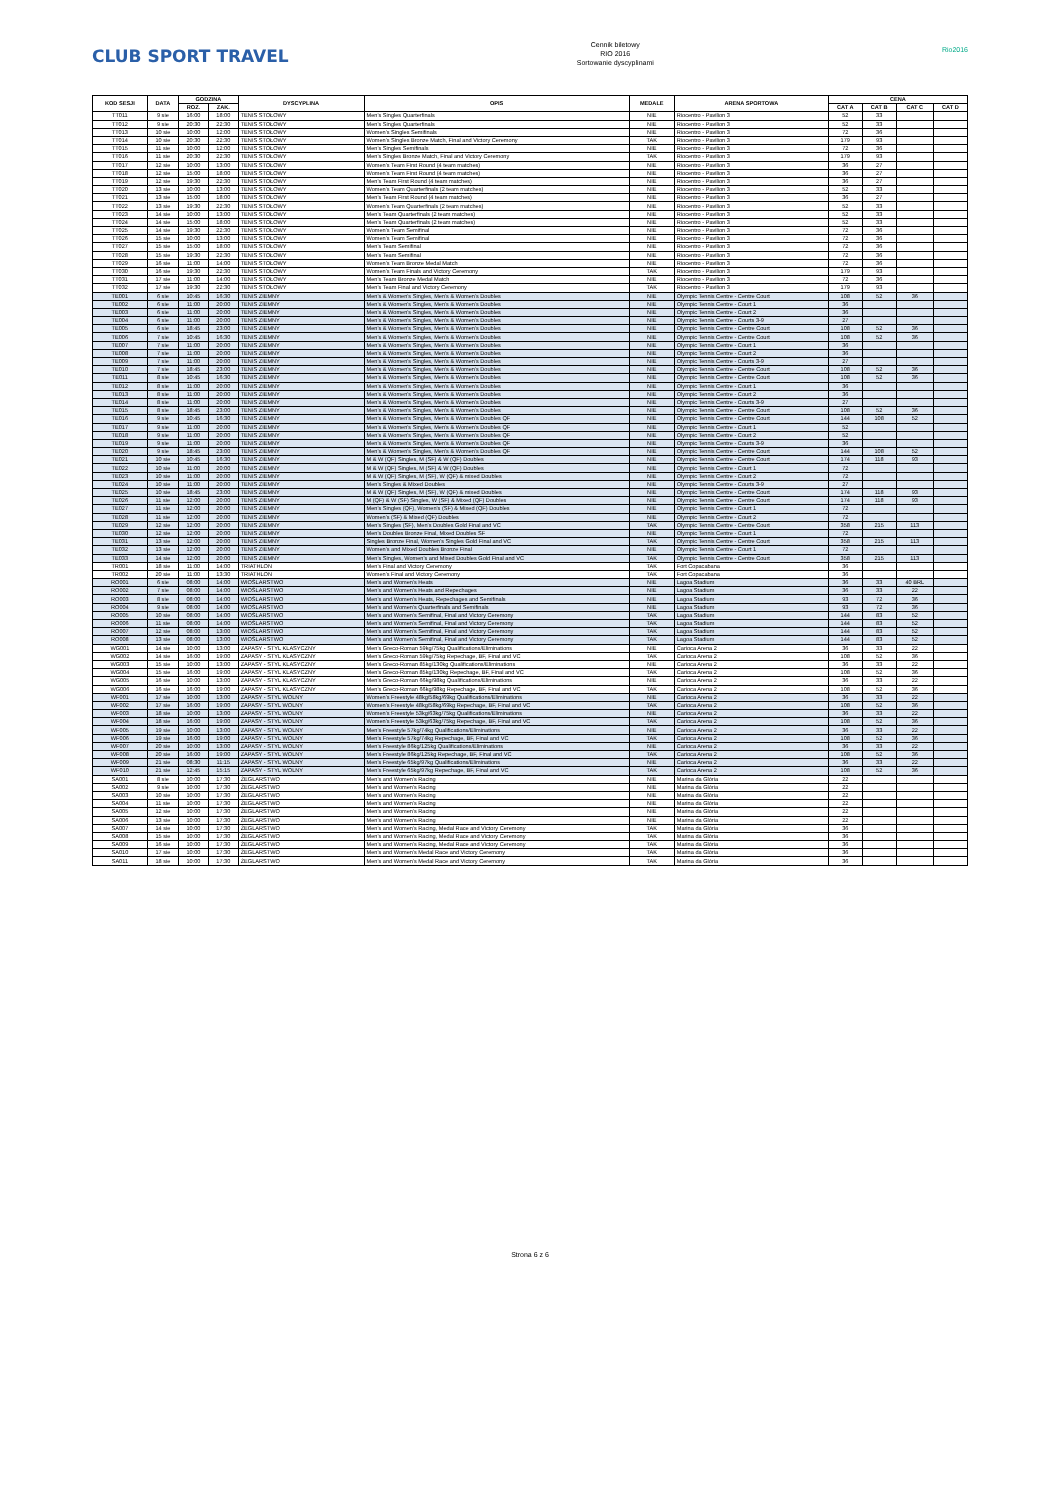CLUB SPORT TRAVEL
Cennik biletowy
RIO 2016
Sortowanie dyscyplinami
Rio2016
| KOD SESJI | DATA | GODZINA | | DYSCYPLINA | OPIS | MEDALE | ARENA SPORTOWA | CENA | | | |
| --- | --- | --- | --- | --- | --- | --- | --- | --- | --- | --- | --- |
| | | ROZ. | ZAK. | | | | | CAT A | CAT B | CAT C | CAT D |
| TT011 | 9 sie | 16:00 | 18:00 | TENIS STOŁOWY | Men's Singles Quarterfinals | NIE | Riocentro - Pavilion 3 | 52 | 33 | | |
| TT012 | 9 sie | 20:30 | 22:30 | TENIS STOŁOWY | Men's Singles Quarterfinals | NIE | Riocentro - Pavilion 3 | 52 | 33 | | |
| TT013 | 10 sie | 10:00 | 12:00 | TENIS STOŁOWY | Women's Singles Semifinals | NIE | Riocentro - Pavilion 3 | 72 | 36 | | |
| TT014 | 10 sie | 20:30 | 22:30 | TENIS STOŁOWY | Women's Singles Bronze Match, Final and Victory Ceremony | TAK | Riocentro - Pavilion 3 | 179 | 93 | | |
| TT015 | 11 sie | 10:00 | 12:00 | TENIS STOŁOWY | Men's Singles Semifinals | NIE | Riocentro - Pavilion 3 | 72 | 36 | | |
| TT016 | 11 sie | 20:30 | 22:30 | TENIS STOŁOWY | Men's Singles Bronze Match, Final and Victory Ceremony | TAK | Riocentro - Pavilion 3 | 179 | 93 | | |
| TT017 | 12 sie | 10:00 | 13:00 | TENIS STOŁOWY | Women's Team First Round (4 team matches) | NIE | Riocentro - Pavilion 3 | 36 | 27 | | |
| TT018 | 12 sie | 15:00 | 18:00 | TENIS STOŁOWY | Women's Team First Round (4 team matches) | NIE | Riocentro - Pavilion 3 | 36 | 27 | | |
| TT019 | 12 sie | 19:30 | 22:30 | TENIS STOŁOWY | Men's Team First Round (4 team matches) | NIE | Riocentro - Pavilion 3 | 36 | 27 | | |
| TT020 | 13 sie | 10:00 | 13:00 | TENIS STOŁOWY | Women's Team Quarterfinals (2 team matches) | NIE | Riocentro - Pavilion 3 | 52 | 33 | | |
| TT021 | 13 sie | 15:00 | 18:00 | TENIS STOŁOWY | Men's Team First Round (4 team matches) | NIE | Riocentro - Pavilion 3 | 36 | 27 | | |
| TT022 | 13 sie | 19:30 | 22:30 | TENIS STOŁOWY | Women's Team Quarterfinals (2 team matches) | NIE | Riocentro - Pavilion 3 | 52 | 33 | | |
| TT023 | 14 sie | 10:00 | 13:00 | TENIS STOŁOWY | Men's Team Quarterfinals (2 team matches) | NIE | Riocentro - Pavilion 3 | 52 | 33 | | |
| TT024 | 14 sie | 15:00 | 18:00 | TENIS STOŁOWY | Men's Team Quarterfinals (2 team matches) | NIE | Riocentro - Pavilion 3 | 52 | 33 | | |
| TT025 | 14 sie | 19:30 | 22:30 | TENIS STOŁOWY | Women's Team Semifinal | NIE | Riocentro - Pavilion 3 | 72 | 36 | | |
| TT026 | 15 sie | 10:00 | 13:00 | TENIS STOŁOWY | Women's Team Semifinal | NIE | Riocentro - Pavilion 3 | 72 | 36 | | |
| TT027 | 15 sie | 15:00 | 18:00 | TENIS STOŁOWY | Men's Team Semifinal | NIE | Riocentro - Pavilion 3 | 72 | 36 | | |
| TT028 | 15 sie | 19:30 | 22:30 | TENIS STOŁOWY | Men's Team Semifinal | NIE | Riocentro - Pavilion 3 | 72 | 36 | | |
| TT029 | 16 sie | 11:00 | 14:00 | TENIS STOŁOWY | Women's Team Bronze Medal Match | NIE | Riocentro - Pavilion 3 | 72 | 36 | | |
| TT030 | 16 sie | 19:30 | 22:30 | TENIS STOŁOWY | Women's Team Finals and Victory Ceremony | TAK | Riocentro - Pavilion 3 | 179 | 93 | | |
| TT031 | 17 sie | 11:00 | 14:00 | TENIS STOŁOWY | Men's Team Bronze Medal Match | NIE | Riocentro - Pavilion 3 | 72 | 36 | | |
| TT032 | 17 sie | 19:30 | 22:30 | TENIS STOŁOWY | Men's Team Final and Victory Ceremony | TAK | Riocentro - Pavilion 3 | 179 | 93 | | |
| TE001 | 6 sie | 10:45 | 16:30 | TENIS ZIEMNY | Men's & Women's Singles, Men's & Women's Doubles | NIE | Olympic Tennis Centre - Centre Court | 108 | 52 | 36 | |
| TE002 | 6 sie | 11:00 | 20:00 | TENIS ZIEMNY | Men's & Women's Singles, Men's & Women's Doubles | NIE | Olympic Tennis Centre - Court 1 | 36 | | | |
| TE003 | 6 sie | 11:00 | 20:00 | TENIS ZIEMNY | Men's & Women's Singles, Men's & Women's Doubles | NIE | Olympic Tennis Centre - Court 2 | 36 | | | |
| TE004 | 6 sie | 11:00 | 20:00 | TENIS ZIEMNY | Men's & Women's Singles, Men's & Women's Doubles | NIE | Olympic Tennis Centre - Courts 3-9 | 27 | | | |
| TE005 | 6 sie | 18:45 | 23:00 | TENIS ZIEMNY | Men's & Women's Singles, Men's & Women's Doubles | NIE | Olympic Tennis Centre - Centre Court | 108 | 52 | 36 | |
| TE006 | 7 sie | 10:45 | 16:30 | TENIS ZIEMNY | Men's & Women's Singles, Men's & Women's Doubles | NIE | Olympic Tennis Centre - Centre Court | 108 | 52 | 36 | |
| TE007 | 7 sie | 11:00 | 20:00 | TENIS ZIEMNY | Men's & Women's Singles, Men's & Women's Doubles | NIE | Olympic Tennis Centre - Court 1 | 36 | | | |
| TE008 | 7 sie | 11:00 | 20:00 | TENIS ZIEMNY | Men's & Women's Singles, Men's & Women's Doubles | NIE | Olympic Tennis Centre - Court 2 | 36 | | | |
| TE009 | 7 sie | 11:00 | 20:00 | TENIS ZIEMNY | Men's & Women's Singles, Men's & Women's Doubles | NIE | Olympic Tennis Centre - Courts 3-9 | 27 | | | |
| TE010 | 7 sie | 18:45 | 23:00 | TENIS ZIEMNY | Men's & Women's Singles, Men's & Women's Doubles | NIE | Olympic Tennis Centre - Centre Court | 108 | 52 | 36 | |
| TE011 | 8 sie | 10:45 | 16:30 | TENIS ZIEMNY | Men's & Women's Singles, Men's & Women's Doubles | NIE | Olympic Tennis Centre - Centre Court | 108 | 52 | 36 | |
| TE012 | 8 sie | 11:00 | 20:00 | TENIS ZIEMNY | Men's & Women's Singles, Men's & Women's Doubles | NIE | Olympic Tennis Centre - Court 1 | 36 | | | |
| TE013 | 8 sie | 11:00 | 20:00 | TENIS ZIEMNY | Men's & Women's Singles, Men's & Women's Doubles | NIE | Olympic Tennis Centre - Court 2 | 36 | | | |
| TE014 | 8 sie | 11:00 | 20:00 | TENIS ZIEMNY | Men's & Women's Singles, Men's & Women's Doubles | NIE | Olympic Tennis Centre - Courts 3-9 | 27 | | | |
| TE015 | 8 sie | 18:45 | 23:00 | TENIS ZIEMNY | Men's & Women's Singles, Men's & Women's Doubles | NIE | Olympic Tennis Centre - Centre Court | 108 | 52 | 36 | |
| TE016 | 9 sie | 10:45 | 16:30 | TENIS ZIEMNY | Men's & Women's Singles, Men's & Women's Doubles QF | NIE | Olympic Tennis Centre - Centre Court | 144 | 108 | 52 | |
| TE017 | 9 sie | 11:00 | 20:00 | TENIS ZIEMNY | Men's & Women's Singles, Men's & Women's Doubles QF | NIE | Olympic Tennis Centre - Court 1 | 52 | | | |
| TE018 | 9 sie | 11:00 | 20:00 | TENIS ZIEMNY | Men's & Women's Singles, Men's & Women's Doubles QF | NIE | Olympic Tennis Centre - Court 2 | 52 | | | |
| TE019 | 9 sie | 11:00 | 20:00 | TENIS ZIEMNY | Men's & Women's Singles, Men's & Women's Doubles QF | NIE | Olympic Tennis Centre - Courts 3-9 | 36 | | | |
| TE020 | 9 sie | 18:45 | 23:00 | TENIS ZIEMNY | Men's & Women's Singles, Men's & Women's Doubles QF | NIE | Olympic Tennis Centre - Centre Court | 144 | 108 | 52 | |
| TE021 | 10 sie | 10:45 | 16:30 | TENIS ZIEMNY | M & W (QF) Singles, M (SF) & W (QF) Doubles | NIE | Olympic Tennis Centre - Centre Court | 174 | 118 | 93 | |
| TE022 | 10 sie | 11:00 | 20:00 | TENIS ZIEMNY | M & W (QF) Singles, M (SF) & W (QF) Doubles | NIE | Olympic Tennis Centre - Court 1 | 72 | | | |
| TE023 | 10 sie | 11:00 | 20:00 | TENIS ZIEMNY | M & W (QF) Singles, M (SF), W (QF) & mixed Doubles | NIE | Olympic Tennis Centre - Court 2 | 72 | | | |
| TE024 | 10 sie | 11:00 | 20:00 | TENIS ZIEMNY | Men's Singles & Mixed Doubles | NIE | Olympic Tennis Centre - Courts 3-9 | 27 | | | |
| TE025 | 10 sie | 18:45 | 23:00 | TENIS ZIEMNY | M & W (QF) Singles, M (SF), W (QF) & mixed Doubles | NIE | Olympic Tennis Centre - Centre Court | 174 | 118 | 93 | |
| TE026 | 11 sie | 12:00 | 20:00 | TENIS ZIEMNY | M (QF) & W (SF) Singles, W (SF) & Mixed (QF) Doubles | NIE | Olympic Tennis Centre - Centre Court | 174 | 118 | 93 | |
| TE027 | 11 sie | 12:00 | 20:00 | TENIS ZIEMNY | Men's Singles (QF), Women's (SF) & Mixed (QF) Doubles | NIE | Olympic Tennis Centre - Court 1 | 72 | | | |
| TE028 | 11 sie | 12:00 | 20:00 | TENIS ZIEMNY | Women's (SF) & Mixed (QF) Doubles | NIE | Olympic Tennis Centre - Court 2 | 72 | | | |
| TE029 | 12 sie | 12:00 | 20:00 | TENIS ZIEMNY | Men's Singles (SF), Men's Doubles Gold Final and VC | TAK | Olympic Tennis Centre - Centre Court | 358 | 215 | 113 | |
| TE030 | 12 sie | 12:00 | 20:00 | TENIS ZIEMNY | Men's Doubles Bronze Final, Mixed Doubles SF | NIE | Olympic Tennis Centre - Court 1 | 72 | | | |
| TE031 | 13 sie | 12:00 | 20:00 | TENIS ZIEMNY | Singles Bronze Final, Women's Singles Gold Final and VC | TAK | Olympic Tennis Centre - Centre Court | 358 | 215 | 113 | |
| TE032 | 13 sie | 12:00 | 20:00 | TENIS ZIEMNY | Women's and Mixed Doubles Bronze Final | NIE | Olympic Tennis Centre - Court 1 | 72 | | | |
| TE033 | 14 sie | 12:00 | 20:00 | TENIS ZIEMNY | Men's Singles, Women's and Mixed Doubles Gold Final and VC | TAK | Olympic Tennis Centre - Centre Court | 358 | 215 | 113 | |
| TR001 | 18 sie | 11:00 | 14:00 | TRIATHLON | Men's Final and Victory Ceremony | TAK | Fort Copacabana | 36 | | | |
| TR002 | 20 sie | 11:00 | 13:30 | TRIATHLON | Women's Final and Victory Ceremony | TAK | Fort Copacabana | 36 | | | |
| RO001 | 6 sie | 08:00 | 14:00 | WIOŚLARSTWO | Men's and Women's Heats | NIE | Lagoa Stadium | 36 | 33 | 40 BRL | |
| RO002 | 7 sie | 08:00 | 14:00 | WIOŚLARSTWO | Men's and Women's Heats and Repechages | NIE | Lagoa Stadium | 36 | 33 | 22 | |
| RO003 | 8 sie | 08:00 | 14:00 | WIOŚLARSTWO | Men's and Women's Heats, Repechages and Semifinals | NIE | Lagoa Stadium | 93 | 72 | 36 | |
| RO004 | 9 sie | 08:00 | 14:00 | WIOŚLARSTWO | Men's and Women's Quarterfinals and Semifinals | NIE | Lagoa Stadium | 93 | 72 | 36 | |
| RO005 | 10 sie | 08:00 | 14:00 | WIOŚLARSTWO | Men's and Women's Semifinal, Final and Victory Ceremony | TAK | Lagoa Stadium | 144 | 83 | 52 | |
| RO006 | 11 sie | 08:00 | 14:00 | WIOŚLARSTWO | Men's and Women's Semifinal, Final and Victory Ceremony | TAK | Lagoa Stadium | 144 | 83 | 52 | |
| RO007 | 12 sie | 08:00 | 13:00 | WIOŚLARSTWO | Men's and Women's Semifinal, Final and Victory Ceremony | TAK | Lagoa Stadium | 144 | 83 | 52 | |
| RO008 | 13 sie | 08:00 | 13:00 | WIOŚLARSTWO | Men's and Women's Semifinal, Final and Victory Ceremony | TAK | Lagoa Stadium | 144 | 83 | 52 | |
| WG001 | 14 sie | 10:00 | 13:00 | ZAPASY - STYL KLASYCZNY | Men's Greco-Roman 59kg/75kg Qualifications/Eliminations | NIE | Carioca Arena 2 | 36 | 33 | 22 | |
| WG002 | 14 sie | 16:00 | 19:00 | ZAPASY - STYL KLASYCZNY | Men's Greco-Roman 59kg/75kg Repechage, BF, Final and VC | TAK | Carioca Arena 2 | 108 | 52 | 36 | |
| WG003 | 15 sie | 10:00 | 13:00 | ZAPASY - STYL KLASYCZNY | Men's Greco-Roman 85kg/130kg Qualifications/Eliminations | NIE | Carioca Arena 2 | 36 | 33 | 22 | |
| WG004 | 15 sie | 16:00 | 19:00 | ZAPASY - STYL KLASYCZNY | Men's Greco-Roman 85kg/130kg Repechage, BF, Final and VC | TAK | Carioca Arena 2 | 108 | 52 | 36 | |
| WG005 | 16 sie | 10:00 | 13:00 | ZAPASY - STYL KLASYCZNY | Men's Greco-Roman 66kg/98kg Qualifications/Eliminations | NIE | Carioca Arena 2 | 36 | 33 | 22 | |
| WG006 | 16 sie | 16:00 | 19:00 | ZAPASY - STYL KLASYCZNY | Men's Greco-Roman 66kg/98kg Repechage, BF, Final and VC | TAK | Carioca Arena 2 | 108 | 52 | 36 | |
| WF001 | 17 sie | 10:00 | 13:00 | ZAPASY - STYL WOLNY | Women's Freestyle 48kg/58kg/69kg Qualifications/Eliminations | NIE | Carioca Arena 2 | 36 | 33 | 22 | |
| WF002 | 17 sie | 16:00 | 19:00 | ZAPASY - STYL WOLNY | Women's Freestyle 48kg/58kg/69kg Repechage, BF, Final and VC | TAK | Carioca Arena 2 | 108 | 52 | 36 | |
| WF003 | 18 sie | 10:00 | 13:00 | ZAPASY - STYL WOLNY | Women's Freestyle 53kg/63kg/75kg Qualifications/Eliminations | NIE | Carioca Arena 2 | 36 | 33 | 22 | |
| WF004 | 18 sie | 16:00 | 19:00 | ZAPASY - STYL WOLNY | Women's Freestyle 53kg/63kg/75kg Repechage, BF, Final and VC | TAK | Carioca Arena 2 | 108 | 52 | 36 | |
| WF005 | 19 sie | 10:00 | 13:00 | ZAPASY - STYL WOLNY | Men's Freestyle 57kg/74kg Qualifications/Eliminations | NIE | Carioca Arena 2 | 36 | 33 | 22 | |
| WF006 | 19 sie | 16:00 | 19:00 | ZAPASY - STYL WOLNY | Men's Freestyle 57kg/74kg Repechage, BF, Final and VC | TAK | Carioca Arena 2 | 108 | 52 | 36 | |
| WF007 | 20 sie | 10:00 | 13:00 | ZAPASY - STYL WOLNY | Men's Freestyle 86kg/125kg Qualifications/Eliminations | NIE | Carioca Arena 2 | 36 | 33 | 22 | |
| WF008 | 20 sie | 16:00 | 19:00 | ZAPASY - STYL WOLNY | Men's Freestyle 86kg/125kg Repechage, BF, Final and VC | TAK | Carioca Arena 2 | 108 | 52 | 36 | |
| WF009 | 21 sie | 08:30 | 11:15 | ZAPASY - STYL WOLNY | Men's Freestyle 65kg/97kg Qualifications/Eliminations | NIE | Carioca Arena 2 | 36 | 33 | 22 | |
| WF010 | 21 sie | 12:45 | 15:15 | ZAPASY - STYL WOLNY | Men's Freestyle 65kg/97kg Repechage, BF, Final and VC | TAK | Carioca Arena 2 | 108 | 52 | 36 | |
| SA001 | 8 sie | 10:00 | 17:30 | ŻEGLARSTWO | Men's and Women's Racing | NIE | Marina da Glória | 22 | | | |
| SA002 | 9 sie | 10:00 | 17:30 | ŻEGLARSTWO | Men's and Women's Racing | NIE | Marina da Glória | 22 | | | |
| SA003 | 10 sie | 10:00 | 17:30 | ŻEGLARSTWO | Men's and Women's Racing | NIE | Marina da Glória | 22 | | | |
| SA004 | 11 sie | 10:00 | 17:30 | ŻEGLARSTWO | Men's and Women's Racing | NIE | Marina da Glória | 22 | | | |
| SA005 | 12 sie | 10:00 | 17:30 | ŻEGLARSTWO | Men's and Women's Racing | NIE | Marina da Glória | 22 | | | |
| SA006 | 13 sie | 10:00 | 17:30 | ŻEGLARSTWO | Men's and Women's Racing | NIE | Marina da Glória | 22 | | | |
| SA007 | 14 sie | 10:00 | 17:30 | ŻEGLARSTWO | Men's and Women's Racing, Medal Race and Victory Ceremony | TAK | Marina da Glória | 36 | | | |
| SA008 | 15 sie | 10:00 | 17:30 | ŻEGLARSTWO | Men's and Women's Racing, Medal Race and Victory Ceremony | TAK | Marina da Glória | 36 | | | |
| SA009 | 16 sie | 10:00 | 17:30 | ŻEGLARSTWO | Men's and Women's Racing, Medal Race and Victory Ceremony | TAK | Marina da Glória | 36 | | | |
| SA010 | 17 sie | 10:00 | 17:30 | ŻEGLARSTWO | Men's and Women's Medal Race and Victory Ceremony | TAK | Marina da Glória | 36 | | | |
| SA011 | 18 sie | 10:00 | 17:30 | ŻEGLARSTWO | Men's and Women's Medal Race and Victory Ceremony | TAK | Marina da Glória | 36 | | | |
Strona 6 z 6